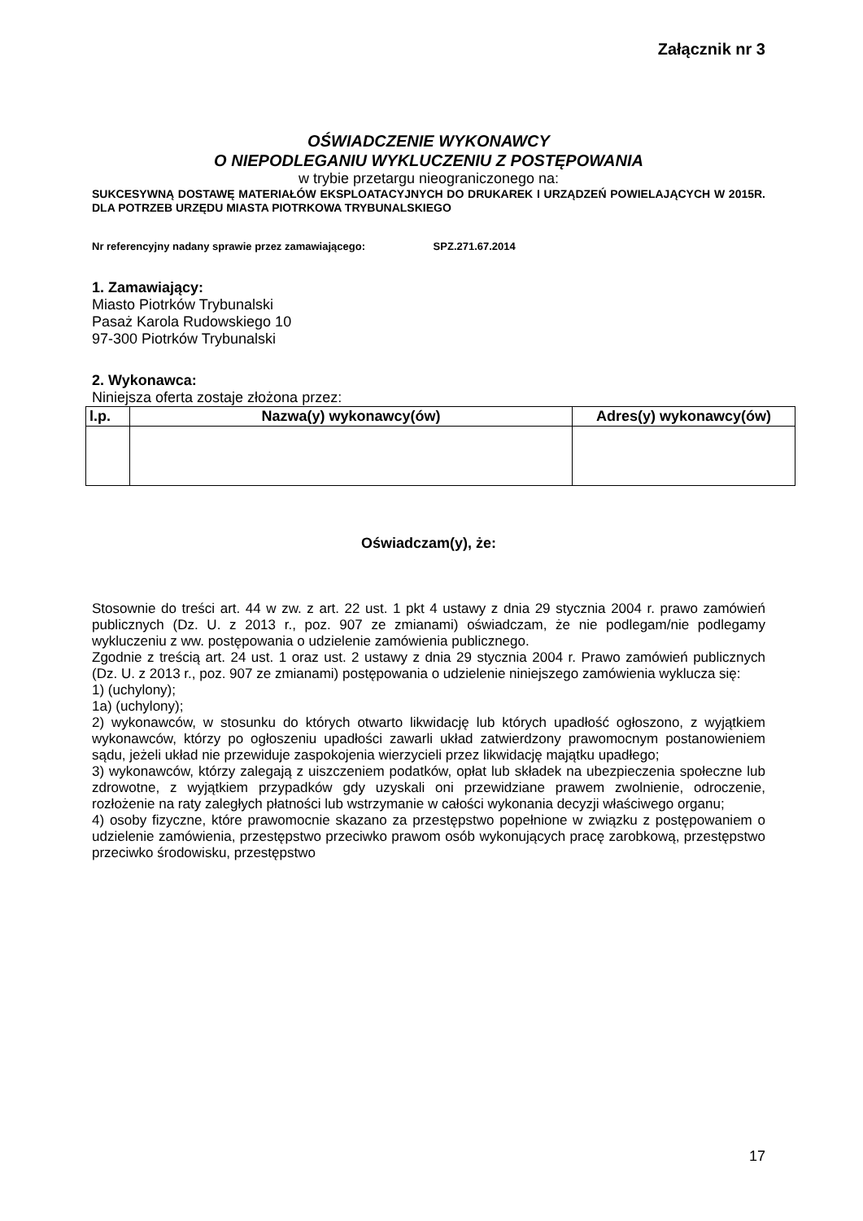Załącznik nr 3
OŚWIADCZENIE WYKONAWCY
O NIEPODLEGANIU WYKLUCZENIU Z POSTĘPOWANIA
w trybie przetargu nieograniczonego na:
SUKCESYWNĄ DOSTAWĘ MATERIAŁÓW EKSPLOATACYJNYCH DO DRUKAREK I URZĄDZEŃ POWIELAJĄCYCH W 2015R. DLA POTRZEB URZĘDU MIASTA PIOTRKOWA TRYBUNALSKIEGO
Nr referencyjny nadany sprawie przez zamawiającego: SPZ.271.67.2014
1. Zamawiający:
Miasto Piotrków Trybunalski
Pasaż Karola Rudowskiego 10
97-300 Piotrków Trybunalski
2. Wykonawca:
Niniejsza oferta zostaje złożona przez:
| l.p. | Nazwa(y) wykonawcy(ów) | Adres(y) wykonawcy(ów) |
| --- | --- | --- |
Oświadczam(y), że:
Stosownie do treści art. 44 w zw. z art. 22 ust. 1 pkt 4 ustawy z dnia 29 stycznia 2004 r. prawo zamówień publicznych (Dz. U. z 2013 r., poz. 907 ze zmianami) oświadczam, że nie podlegam/nie podlegamy wykluczeniu z ww. postępowania o udzielenie zamówienia publicznego.
Zgodnie z treścią art. 24 ust. 1 oraz ust. 2 ustawy z dnia 29 stycznia 2004 r. Prawo zamówień publicznych (Dz. U. z 2013 r., poz. 907 ze zmianami) postępowania o udzielenie niniejszego zamówienia wyklucza się:
1) (uchylony);
1a) (uchylony);
2) wykonawców, w stosunku do których otwarto likwidację lub których upadłość ogłoszono, z wyjątkiem wykonawców, którzy po ogłoszeniu upadłości zawarli układ zatwierdzony prawomocnym postanowieniem sądu, jeżeli układ nie przewiduje zaspokojenia wierzycieli przez likwidację majątku upadłego;
3) wykonawców, którzy zalegają z uiszczeniem podatków, opłat lub składek na ubezpieczenia społeczne lub zdrowotne, z wyjątkiem przypadków gdy uzyskali oni przewidziane prawem zwolnienie, odroczenie, rozłożenie na raty zaległych płatności lub wstrzymanie w całości wykonania decyzji właściwego organu;
4) osoby fizyczne, które prawomocnie skazano za przestępstwo popełnione w związku z postępowaniem o udzielenie zamówienia, przestępstwo przeciwko prawom osób wykonujących pracę zarobkową, przestępstwo przeciwko środowisku, przestępstwo
17